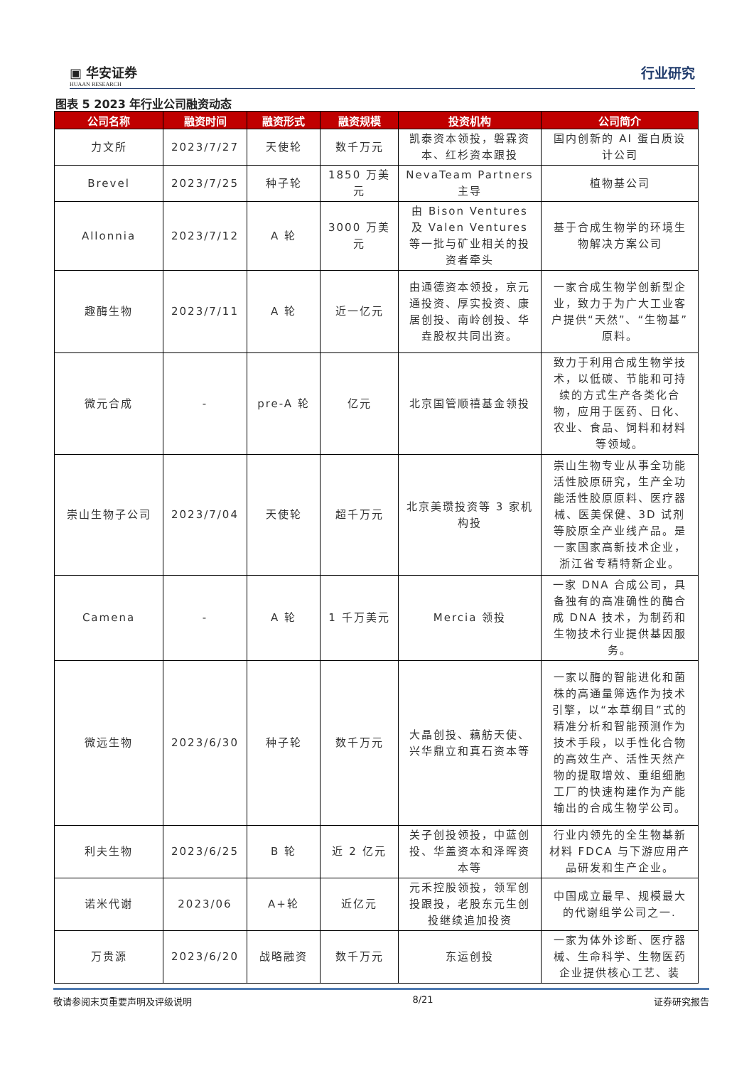▣ 华安证券 HUAAN RESEARCH
行业研究
图表 5 2023 年行业公司融资动态
| 公司名称 | 融资时间 | 融资形式 | 融资规模 | 投资机构 | 公司简介 |
| --- | --- | --- | --- | --- | --- |
| 力文所 | 2023/7/27 | 天使轮 | 数千万元 | 凯泰资本领投，磐霖资本、红杉资本跟投 | 国内创新的 AI 蛋白质设计公司 |
| Brevel | 2023/7/25 | 种子轮 | 1850 万美元 | NevaTeam Partners 主导 | 植物基公司 |
| Allonnia | 2023/7/12 | A 轮 | 3000 万美元 | 由 Bison Ventures 及 Valen Ventures 等一批与矿业相关的投资者牵头 | 基于合成生物学的环境生物解决方案公司 |
| 趣酶生物 | 2023/7/11 | A 轮 | 近一亿元 | 由通德资本领投，京元通投资、厚实投资、康居创投、南岭创投、华垚股权共同出资。 | 一家合成生物学创新型企业，致力于为广大工业客户提供“天然”、“生物基”原料。 |
| 微元合成 | - | pre-A 轮 | 亿元 | 北京国管顺禧基金领投 | 致力于利用合成生物学技术，以低碳、节能和可持续的方式生产各类化合物，应用于医药、日化、农业、食品、饲料和材料等领域。 |
| 崇山生物子公司 | 2023/7/04 | 天使轮 | 超千万元 | 北京美瓒投资等 3 家机构投 | 崇山生物专业从事全功能活性胶原研究，生产全功能活性胶原原料、医疗器械、医美保健、3D 试剂等胶原全产业线产品。是一家国家高新技术企业，浙江省专精特新企业。 |
| Camena | - | A 轮 | 1 千万美元 | Mercia 领投 | 一家 DNA 合成公司，具备独有的高准确性的酶合成 DNA 技术，为制药和生物技术行业提供基因服务。 |
| 微远生物 | 2023/6/30 | 种子轮 | 数千万元 | 大晶创投、藕舫天使、兴华鼎立和真石资本等 | 一家以酶的智能进化和菌株的高通量筛选作为技术引擎，以“本草纲目”式的精准分析和智能预测作为技术手段，以手性化合物的高效生产、活性天然产物的提取增效、重组细胞工厂的快速构建作为产能输出的合成生物学公司。 |
| 利夫生物 | 2023/6/25 | B 轮 | 近 2 亿元 | 关子创投领投，中蓝创投、华盖资本和泽晖资本等 | 行业内领先的全生物基新材料 FDCA 与下游应用产品研发和生产企业。 |
| 诺米代谢 | 2023/06 | A+轮 | 近亿元 | 元禾控股领投，领军创投跟投，老股东元生创投继续追加投资 | 中国成立最早、规模最大的代谢组学公司之一. |
| 万贵源 | 2023/6/20 | 战略融资 | 数千万元 | 东运创投 | 一家为体外诊断、医疗器械、生命科学、生物医药企业提供核心工艺、装 |
敬请参阅末页重要声明及评级说明 8/21 证券研究报告